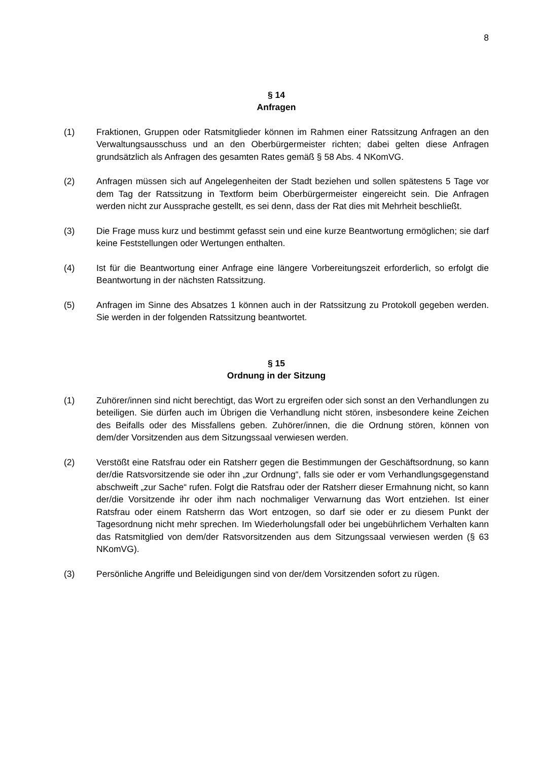8
§ 14
Anfragen
(1) Fraktionen, Gruppen oder Ratsmitglieder können im Rahmen einer Ratssitzung Anfragen an den Verwaltungsausschuss und an den Oberbürgermeister richten; dabei gelten diese Anfragen grundsätzlich als Anfragen des gesamten Rates gemäß § 58 Abs. 4 NKomVG.
(2) Anfragen müssen sich auf Angelegenheiten der Stadt beziehen und sollen spätestens 5 Tage vor dem Tag der Ratssitzung in Textform beim Oberbürgermeister eingereicht sein. Die Anfragen werden nicht zur Aussprache gestellt, es sei denn, dass der Rat dies mit Mehrheit beschließt.
(3) Die Frage muss kurz und bestimmt gefasst sein und eine kurze Beantwortung ermöglichen; sie darf keine Feststellungen oder Wertungen enthalten.
(4) Ist für die Beantwortung einer Anfrage eine längere Vorbereitungszeit erforderlich, so erfolgt die Beantwortung in der nächsten Ratssitzung.
(5) Anfragen im Sinne des Absatzes 1 können auch in der Ratssitzung zu Protokoll gegeben werden. Sie werden in der folgenden Ratssitzung beantwortet.
§ 15
Ordnung in der Sitzung
(1) Zuhörer/innen sind nicht berechtigt, das Wort zu ergreifen oder sich sonst an den Verhandlungen zu beteiligen. Sie dürfen auch im Übrigen die Verhandlung nicht stören, insbesondere keine Zeichen des Beifalls oder des Missfallens geben. Zuhörer/innen, die die Ordnung stören, können von dem/der Vorsitzenden aus dem Sitzungssaal verwiesen werden.
(2) Verstößt eine Ratsfrau oder ein Ratsherr gegen die Bestimmungen der Geschäftsordnung, so kann der/die Ratsvorsitzende sie oder ihn „zur Ordnung“, falls sie oder er vom Verhandlungsgegenstand abschweift „zur Sache“ rufen. Folgt die Ratsfrau oder der Ratsherr dieser Ermahnung nicht, so kann der/die Vorsitzende ihr oder ihm nach nochmaliger Verwarnung das Wort entziehen. Ist einer Ratsfrau oder einem Ratsherrn das Wort entzogen, so darf sie oder er zu diesem Punkt der Tagesordnung nicht mehr sprechen. Im Wiederholungsfall oder bei ungebührlichem Verhalten kann das Ratsmitglied von dem/der Ratsvorsitzenden aus dem Sitzungssaal verwiesen werden (§ 63 NKomVG).
(3) Persönliche Angriffe und Beleidigungen sind von der/dem Vorsitzenden sofort zu rügen.